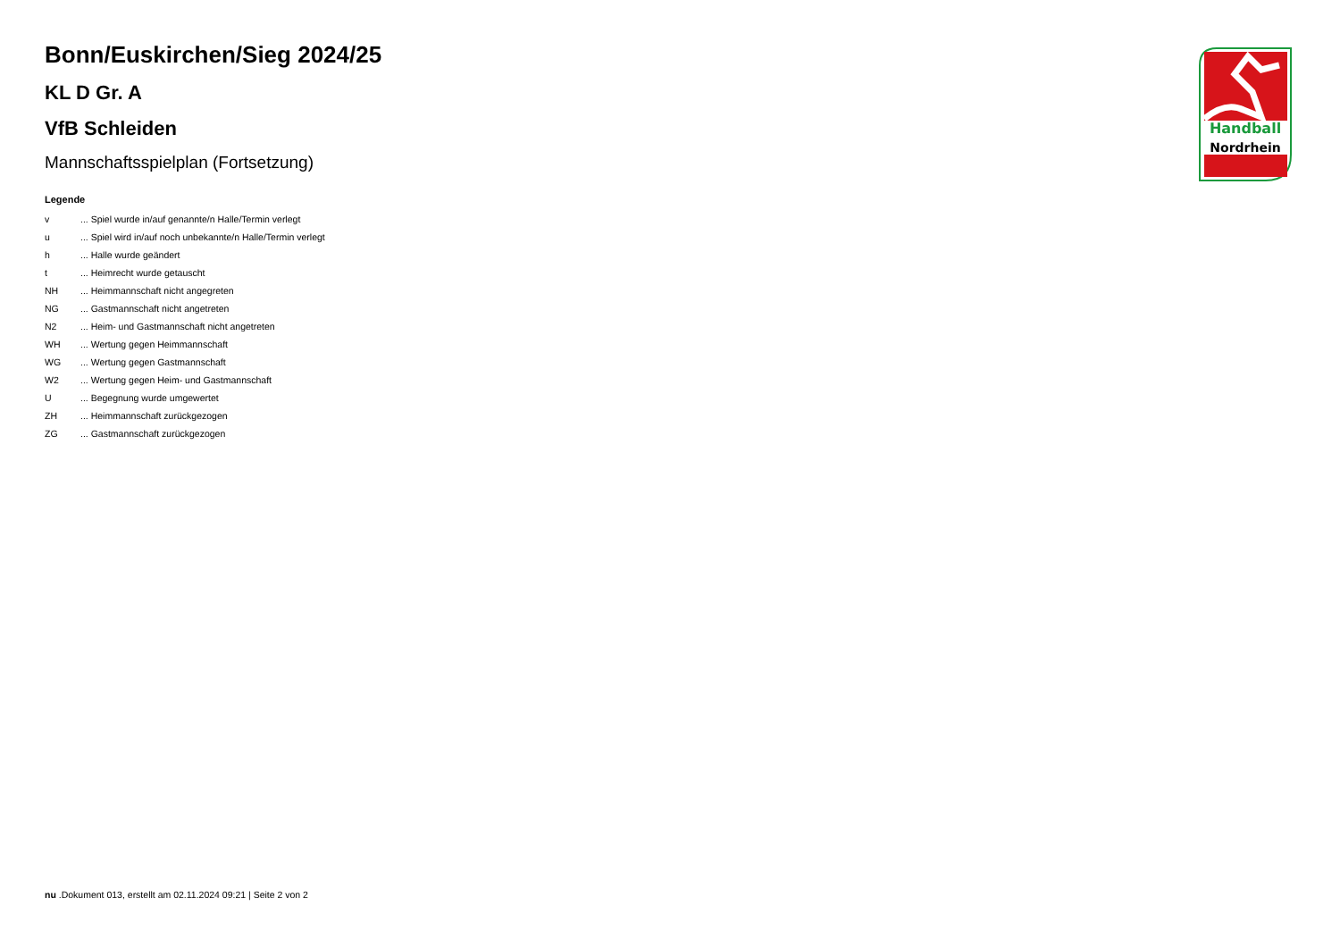Bonn/Euskirchen/Sieg 2024/25
KL D Gr. A
VfB Schleiden
Mannschaftsspielplan (Fortsetzung)
Legende
| v | ... Spiel wurde in/auf genannte/n Halle/Termin verlegt |
| u | ... Spiel wird in/auf noch unbekannte/n Halle/Termin verlegt |
| h | ... Halle wurde geändert |
| t | ... Heimrecht wurde getauscht |
| NH | ... Heimmannschaft nicht angegreten |
| NG | ... Gastmannschaft nicht angetreten |
| N2 | ... Heim- und Gastmannschaft nicht angetreten |
| WH | ... Wertung gegen Heimmannschaft |
| WG | ... Wertung gegen Gastmannschaft |
| W2 | ... Wertung gegen Heim- und Gastmannschaft |
| U | ... Begegnung wurde umgewertet |
| ZH | ... Heimmannschaft zurückgezogen |
| ZG | ... Gastmannschaft zurückgezogen |
Handball
Nordrhein
nu .Dokument 013, erstellt am 02.11.2024 09:21 | Seite 2 von 2